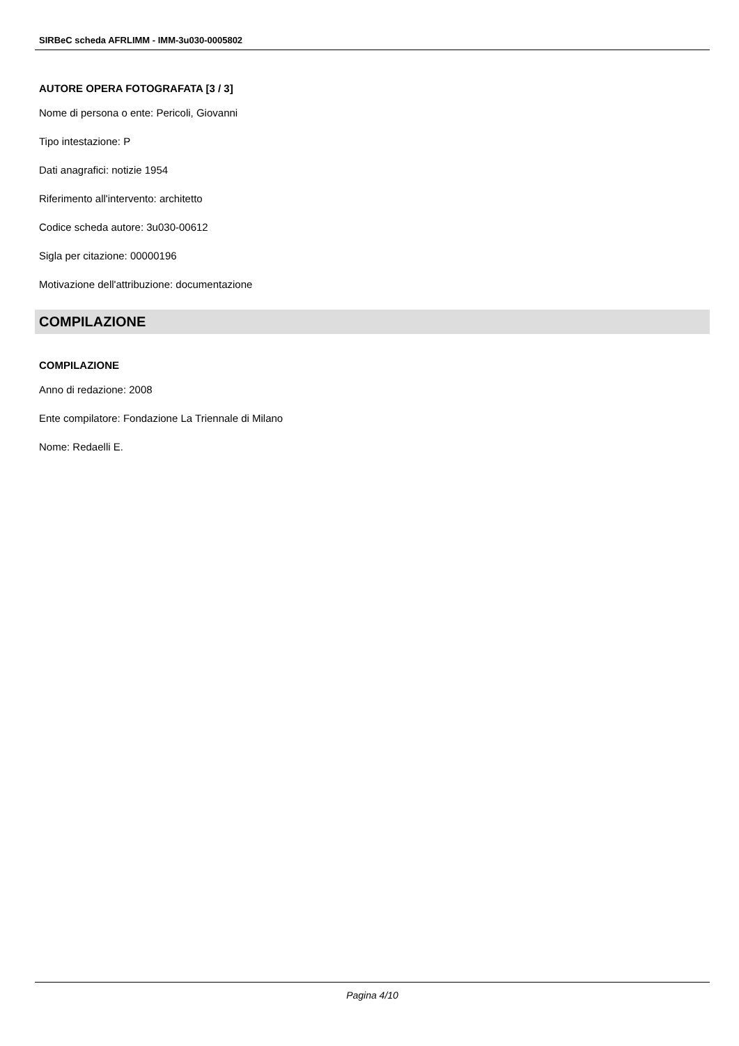SIRBeC scheda AFRLIMM - IMM-3u030-0005802
AUTORE OPERA FOTOGRAFATA [3 / 3]
Nome di persona o ente: Pericoli, Giovanni
Tipo intestazione: P
Dati anagrafici: notizie 1954
Riferimento all'intervento: architetto
Codice scheda autore: 3u030-00612
Sigla per citazione: 00000196
Motivazione dell'attribuzione: documentazione
COMPILAZIONE
COMPILAZIONE
Anno di redazione: 2008
Ente compilatore: Fondazione La Triennale di Milano
Nome: Redaelli E.
Pagina 4/10